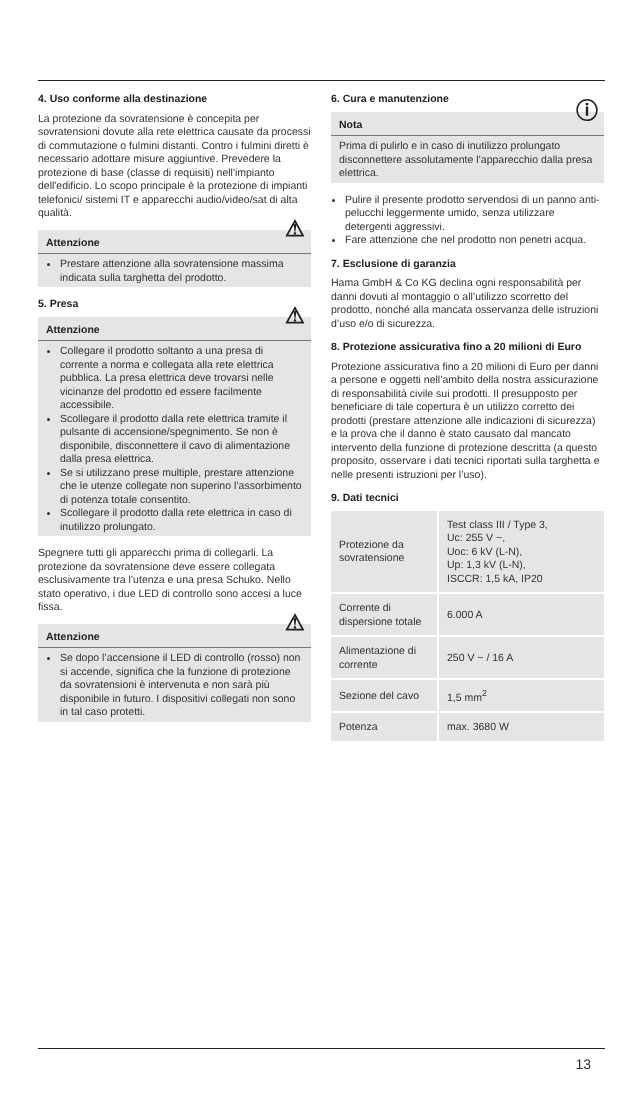4. Uso conforme alla destinazione
La protezione da sovratensione è concepita per sovratensioni dovute alla rete elettrica causate da processi di commutazione o fulmini distanti. Contro i fulmini diretti è necessario adottare misure aggiuntive. Prevedere la protezione di base (classe di requisiti) nell'impianto dell'edificio. Lo scopo principale è la protezione di impianti telefonici/ sistemi IT e apparecchi audio/video/sat di alta qualità.
Attenzione ⚠
Prestare attenzione alla sovratensione massima indicata sulla targhetta del prodotto.
5. Presa
Attenzione ⚠
Collegare il prodotto soltanto a una presa di corrente a norma e collegata alla rete elettrica pubblica. La presa elettrica deve trovarsi nelle vicinanze del prodotto ed essere facilmente accessibile.
Scollegare il prodotto dalla rete elettrica tramite il pulsante di accensione/spegnimento. Se non è disponibile, disconnettere il cavo di alimentazione dalla presa elettrica.
Se si utilizzano prese multiple, prestare attenzione che le utenze collegate non superino l’assorbimento di potenza totale consentito.
Scollegare il prodotto dalla rete elettrica in caso di inutilizzo prolungato.
Spegnere tutti gli apparecchi prima di collegarli. La protezione da sovratensione deve essere collegata esclusivamente tra l’utenza e una presa Schuko. Nello stato operativo, i due LED di controllo sono accesi a luce fissa.
Attenzione ⚠
Se dopo l’accensione il LED di controllo (rosso) non si accende, significa che la funzione di protezione da sovratensioni è intervenuta e non sarà più disponibile in futuro. I dispositivi collegati non sono in tal caso protetti.
6. Cura e manutenzione
Nota ⓘ
Prima di pulirlo e in caso di inutilizzo prolungato disconnettere assolutamente l’apparecchio dalla presa elettrica.
Pulire il presente prodotto servendosi di un panno anti-pelucchi leggermente umido, senza utilizzare detergenti aggressivi.
Fare attenzione che nel prodotto non penetri acqua.
7. Esclusione di garanzia
Hama GmbH & Co KG declina ogni responsabilità per danni dovuti al montaggio o all’utilizzo scorretto del prodotto, nonché alla mancata osservanza delle istruzioni d’uso e/o di sicurezza.
8. Protezione assicurativa fino a 20 milioni di Euro
Protezione assicurativa fino a 20 milioni di Euro per danni a persone e oggetti nell’ambito della nostra assicurazione di responsabilità civile sui prodotti. Il presupposto per beneficiare di tale copertura è un utilizzo corretto dei prodotti (prestare attenzione alle indicazioni di sicurezza) e la prova che il danno è stato causato dal mancato intervento della funzione di protezione descritta (a questo proposito, osservare i dati tecnici riportati sulla targhetta e nelle presenti istruzioni per l’uso).
9. Dati tecnici
| Protezione da sovratensione | Test class III / Type 3, Uc: 255 V ~, Uoc: 6 kV (L-N), Up: 1,3 kV (L-N), ISCCR: 1,5 kA, IP20 |
| Corrente di dispersione totale | 6.000 A |
| Alimentazione di corrente | 250 V ~ / 16 A |
| Sezione del cavo | 1,5 mm<sup>2</sup> |
| Potenza | max. 3680 W |
13